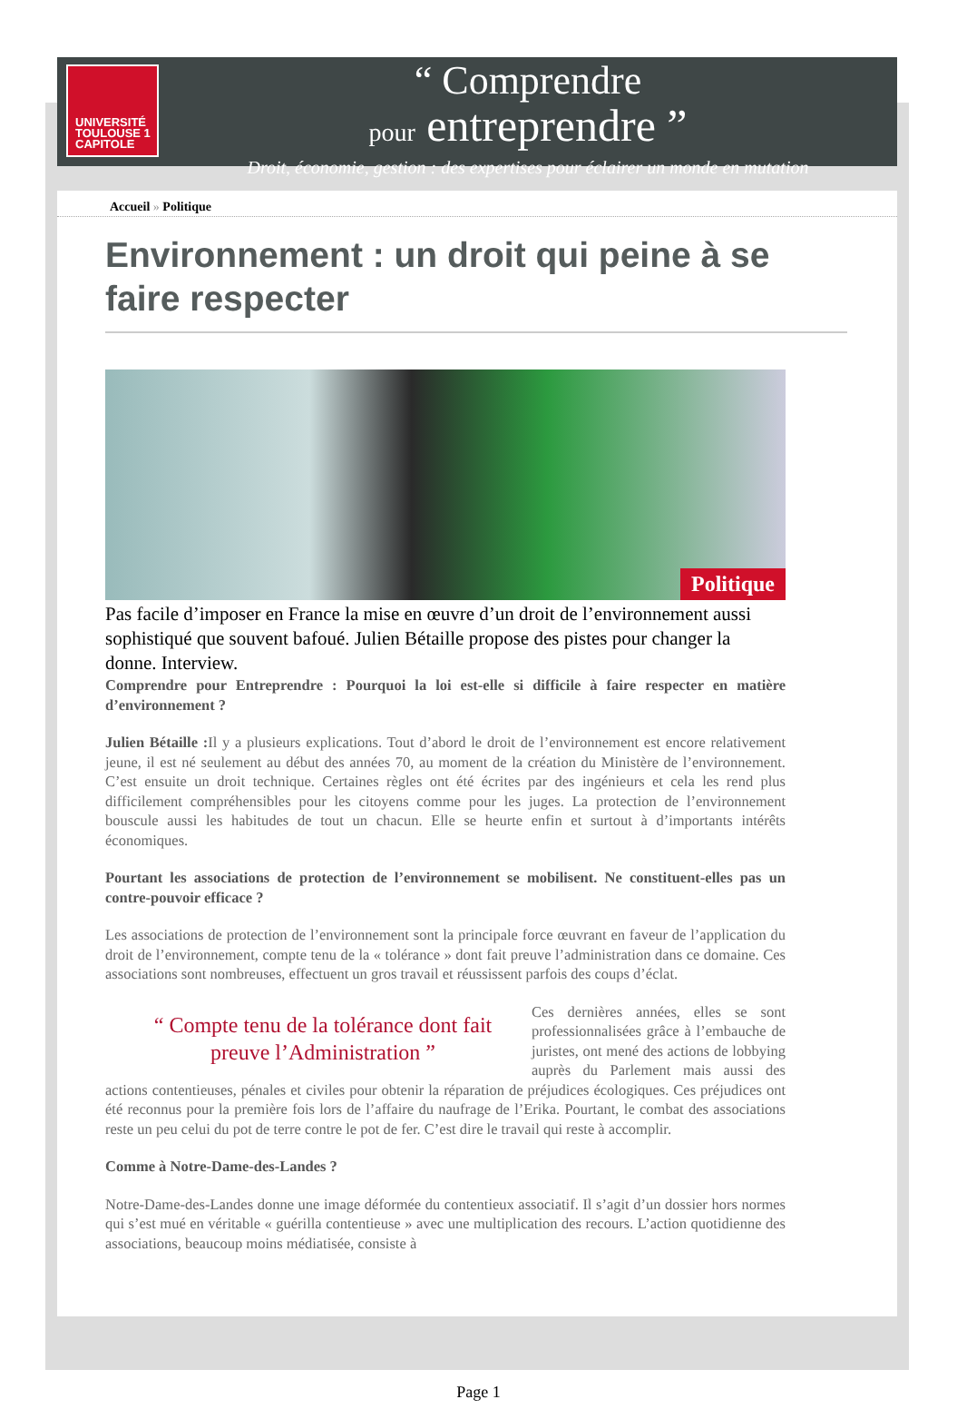UNIVERSITÉ TOULOUSE 1 CAPITOLE
“ Comprendre
pour entreprendre ”
Droit, économie, gestion : des expertises pour éclairer un monde en mutation
Accueil » Politique
Environnement : un droit qui peine à se faire respecter
Politique
Pas facile d’imposer en France la mise en œuvre d’un droit de l’environnement aussi sophistiqué que souvent bafoué. Julien Bétaille propose des pistes pour changer la donne. Interview.
Comprendre pour Entreprendre : Pourquoi la loi est-elle si difficile à faire respecter en matière d’environnement ?
Julien Bétaille : Il y a plusieurs explications. Tout d’abord le droit de l’environnement est encore relativement jeune, il est né seulement au début des années 70, au moment de la création du Ministère de l’environnement. C’est ensuite un droit technique. Certaines règles ont été écrites par des ingénieurs et cela les rend plus difficilement compréhensibles pour les citoyens comme pour les juges. La protection de l’environnement bouscule aussi les habitudes de tout un chacun. Elle se heurte enfin et surtout à d’importants intérêts économiques.
Pourtant les associations de protection de l’environnement se mobilisent. Ne constituent-elles pas un contre-pouvoir efficace ?
Les associations de protection de l’environnement sont la principale force œuvrant en faveur de l’application du droit de l’environnement, compte tenu de la « tolérance » dont fait preuve l’administration dans ce domaine. Ces associations sont nombreuses, effectuent un gros travail et réussissent parfois des coups d’éclat.
“ Compte tenu de la tolérance dont fait preuve l’Administration ”
Ces dernières années, elles se sont professionnalisées grâce à l’embauche de juristes, ont mené des actions de lobbying auprès du Parlement mais aussi des actions contentieuses, pénales et civiles pour obtenir la réparation de préjudices écologiques. Ces préjudices ont été reconnus pour la première fois lors de l’affaire du naufrage de l’Erika. Pourtant, le combat des associations reste un peu celui du pot de terre contre le pot de fer. C’est dire le travail qui reste à accomplir.
Comme à Notre-Dame-des-Landes ?
Notre-Dame-des-Landes donne une image déformée du contentieux associatif. Il s’agit d’un dossier hors normes qui s’est mué en véritable « guérilla contentieuse » avec une multiplication des recours. L’action quotidienne des associations, beaucoup moins médiatisée, consiste à
Page 1